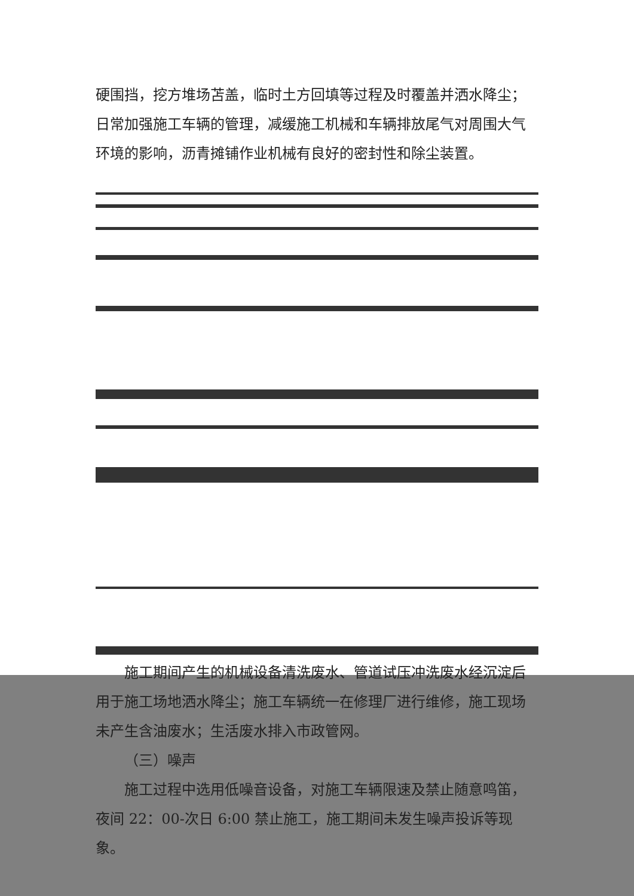硬围挡，挖方堆场苫盖，临时土方回填等过程及时覆盖并洒水降尘；日常加强施工车辆的管理，减缓施工机械和车辆排放尾气对周围大气环境的影响，沥青摊铺作业机械有良好的密封性和除尘装置。
施工期间产生的机械设备清洗废水、管道试压冲洗废水经沉淀后用于施工场地洒水降尘；施工车辆统一在修理厂进行维修，施工现场未产生含油废水；生活废水排入市政管网。
（三）噪声
施工过程中选用低噪音设备，对施工车辆限速及禁止随意鸣笛，夜间 22：00-次日 6:00 禁止施工，施工期间未发生噪声投诉等现象。